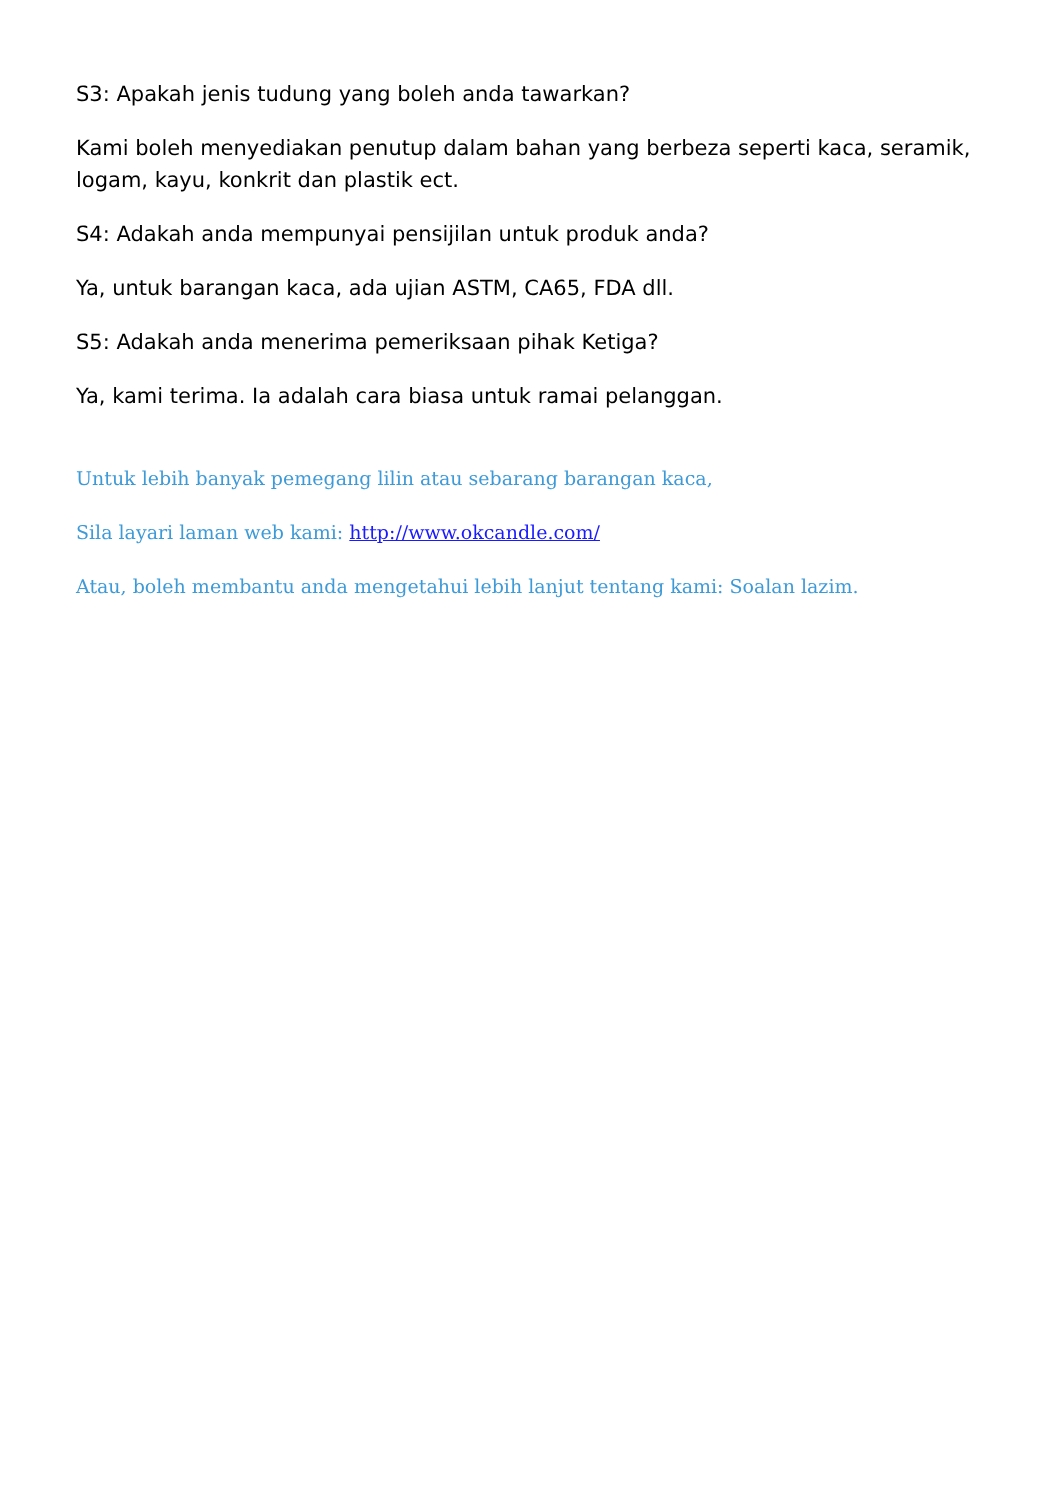S3: Apakah jenis tudung yang boleh anda tawarkan?
Kami boleh menyediakan penutup dalam bahan yang berbeza seperti kaca, seramik, logam, kayu, konkrit dan plastik ect.
S4: Adakah anda mempunyai pensijilan untuk produk anda?
Ya, untuk barangan kaca, ada ujian ASTM, CA65, FDA dll.
S5: Adakah anda menerima pemeriksaan pihak Ketiga?
Ya, kami terima. Ia adalah cara biasa untuk ramai pelanggan.
Untuk lebih banyak pemegang lilin atau sebarang barangan kaca,
Sila layari laman web kami: http://www.okcandle.com/
Atau, boleh membantu anda mengetahui lebih lanjut tentang kami: Soalan lazim.